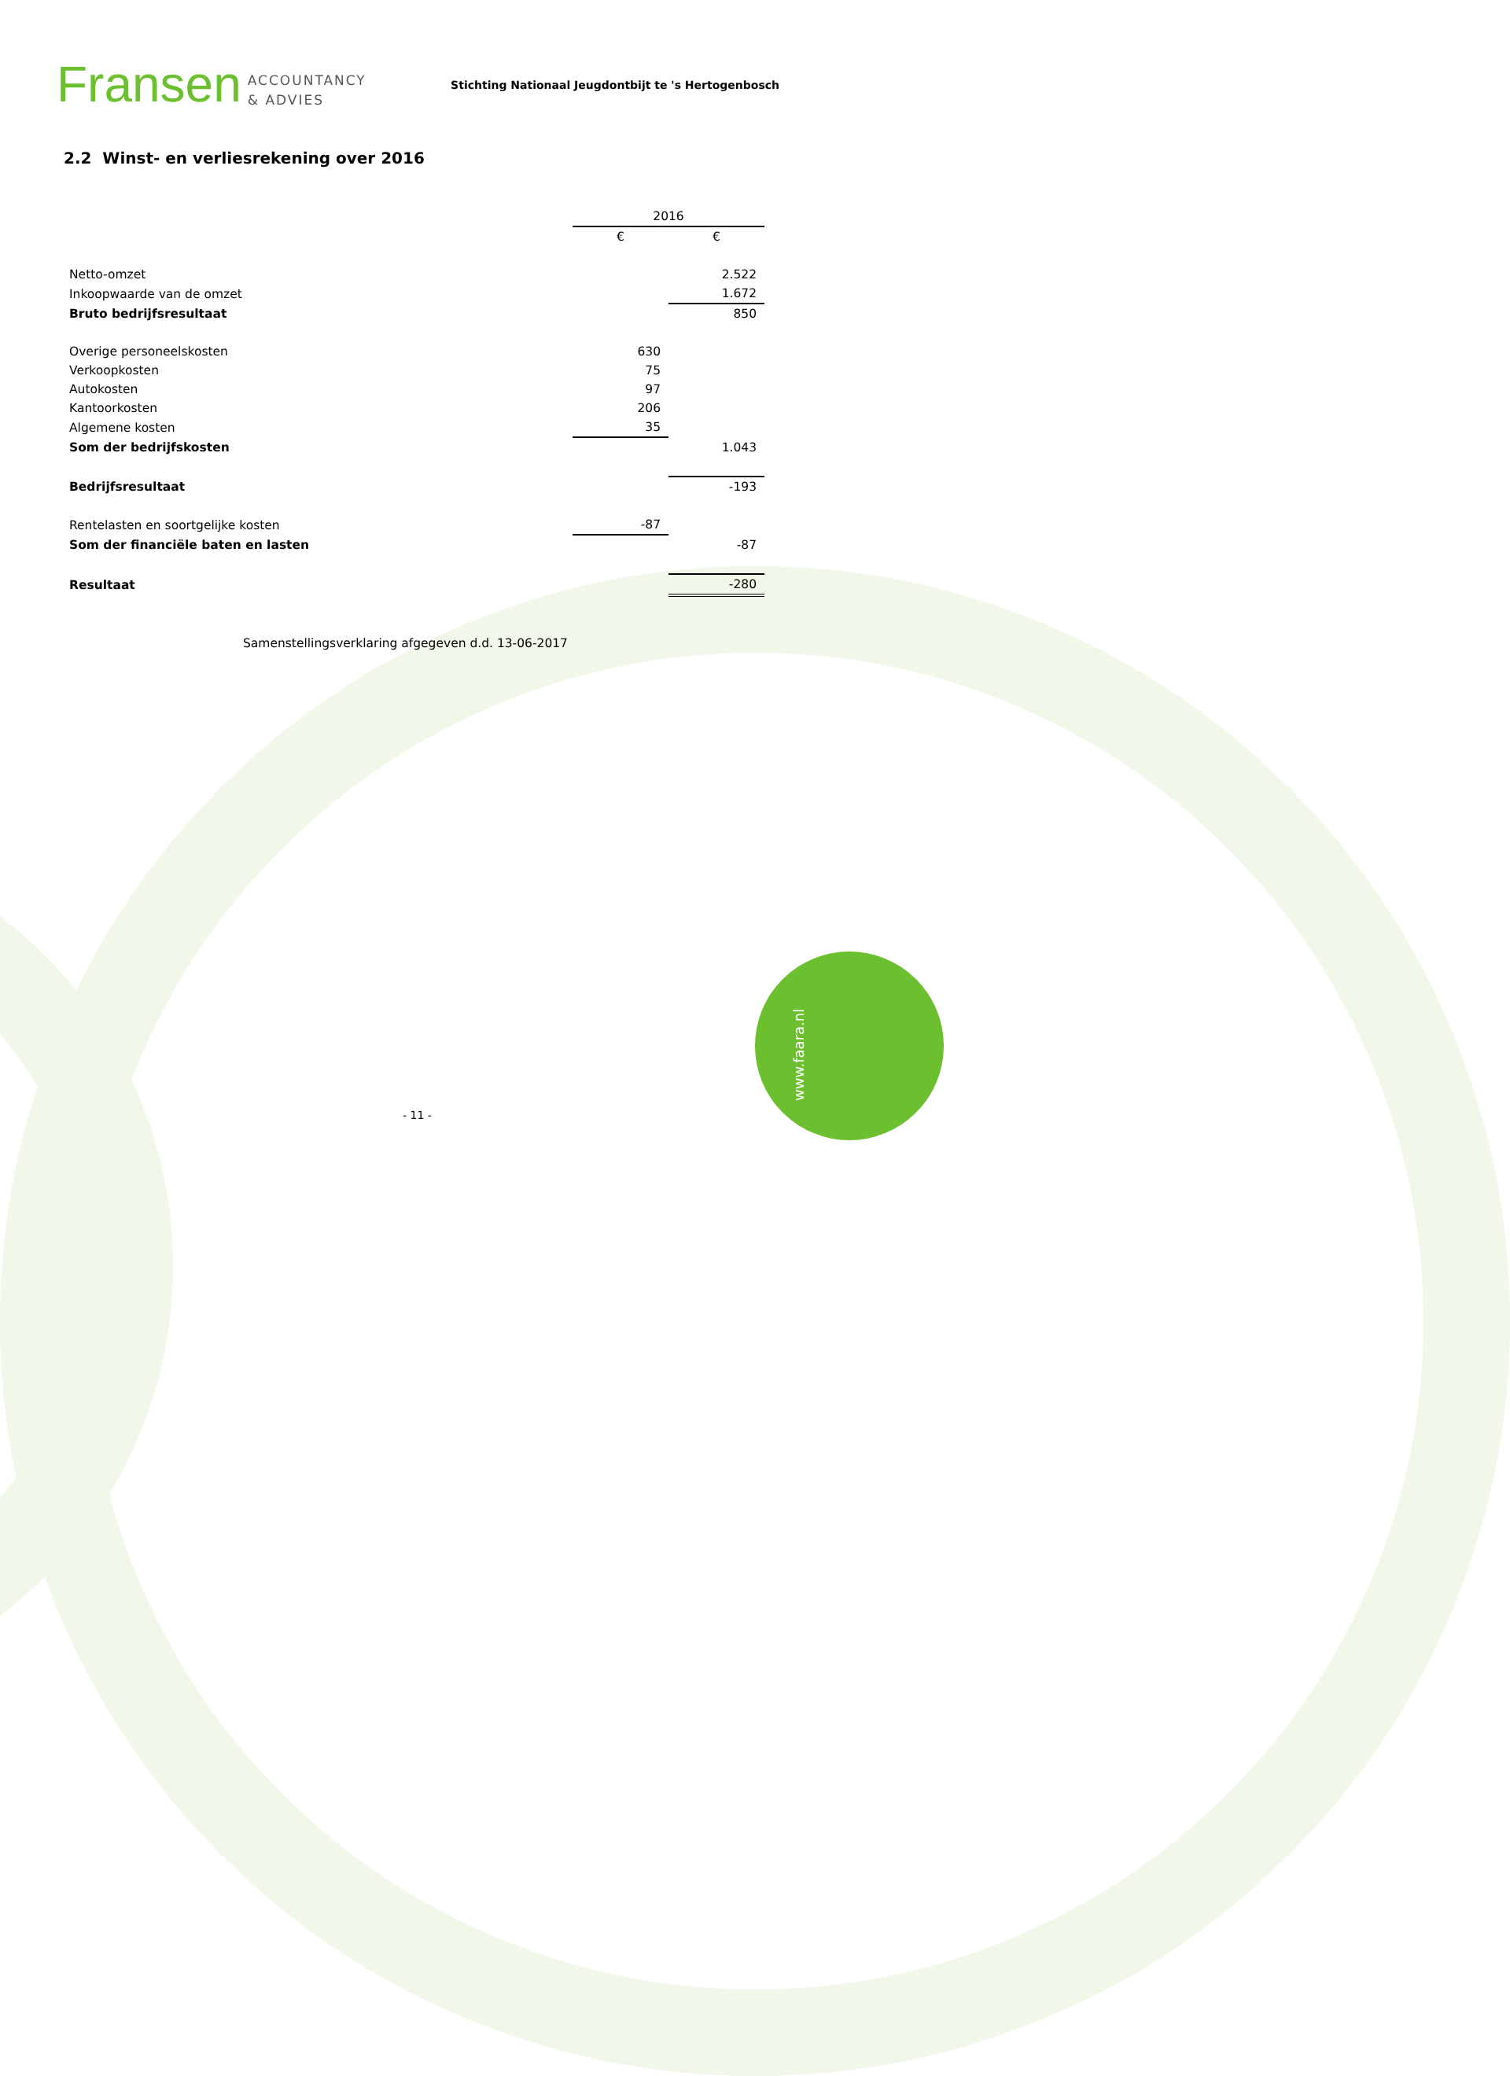Fransen ACCOUNTANCY
& ADVIES
Stichting Nationaal Jeugdontbijt te 's Hertogenbosch
2.2 Winst- en verliesrekening over 2016
| | 2016 | |
| | € | € |
| Netto-omzet | | 2.522 |
| Inkoopwaarde van de omzet | | 1.672 |
| Bruto bedrijfsresultaat | | 850 |
| Overige personeelskosten | 630 | |
| Verkoopkosten | 75 | |
| Autokosten | 97 | |
| Kantoorkosten | 206 | |
| Algemene kosten | 35 | |
| Som der bedrijfskosten | | 1.043 |
| Bedrijfsresultaat | | -193 |
| Rentelasten en soortgelijke kosten | -87 | |
| Som der financiële baten en lasten | | -87 |
| Resultaat | | -280 |
Samenstellingsverklaring afgegeven d.d. 13-06-2017
- 11 -
www.faara.nl